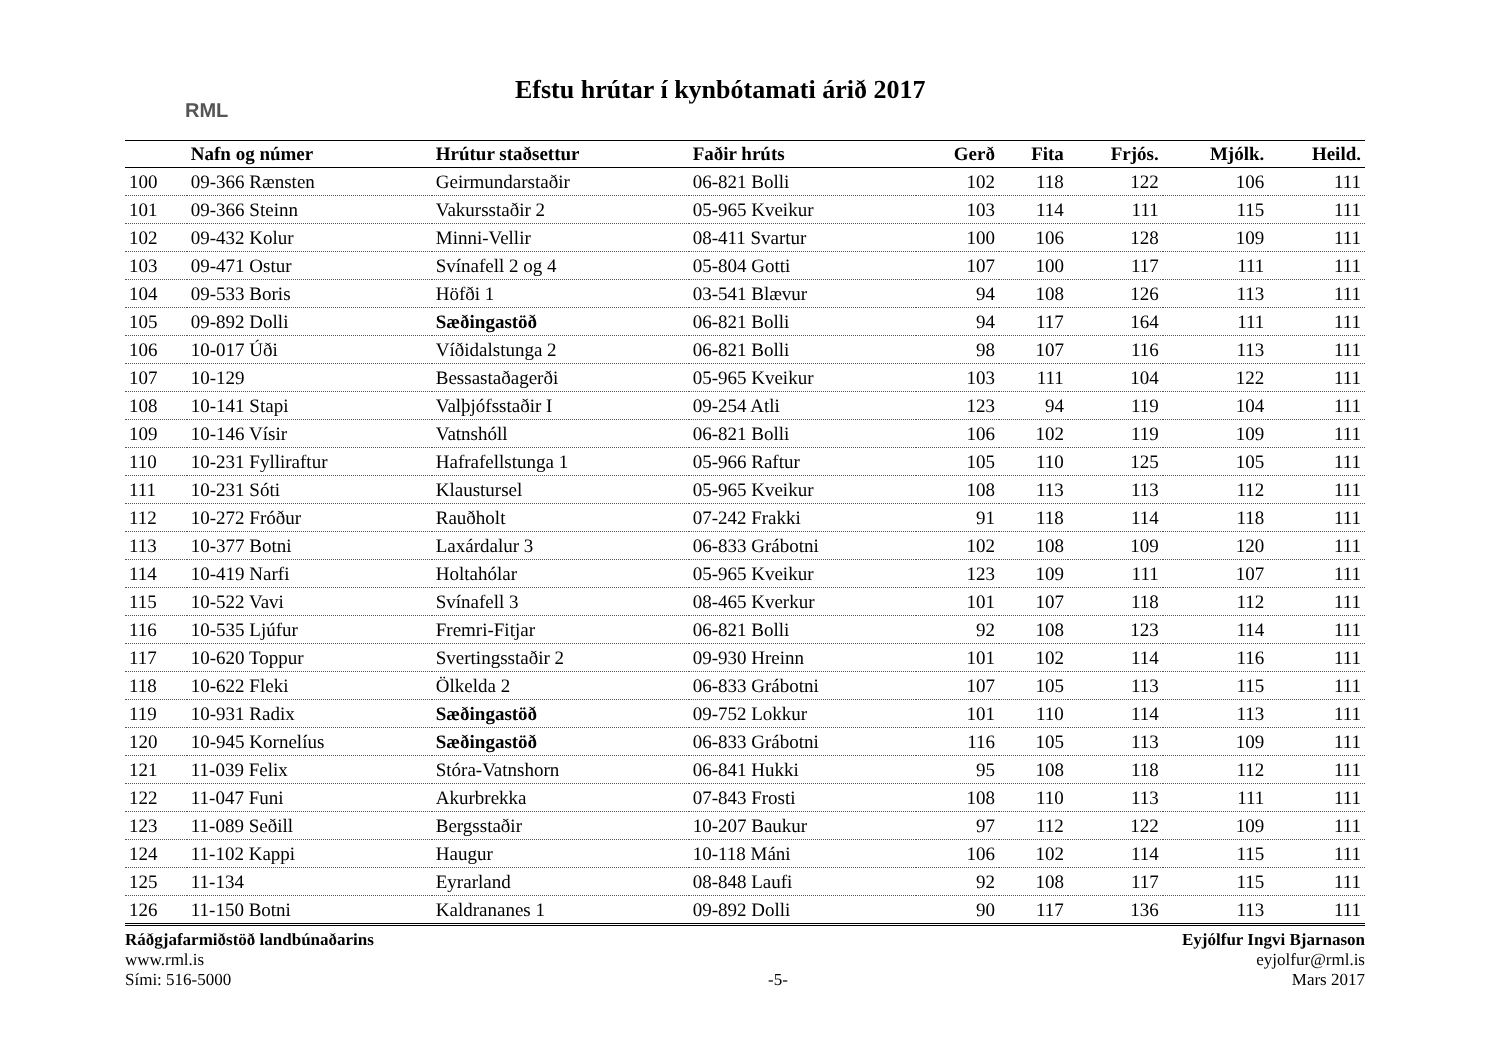RML
Efstu hrútar í kynbótamati árið 2017
| | Nafn og númer | Hrútur staðsettur | Faðir hrúts | Gerð | Fita | Frjós. | Mjólk. | Heild. |
| --- | --- | --- | --- | --- | --- | --- | --- | --- |
| 100 | 09-366 Rænsten | Geirmundarstaðir | 06-821 Bolli | 102 | 118 | 122 | 106 | 111 |
| 101 | 09-366 Steinn | Vakursstaðir 2 | 05-965 Kveikur | 103 | 114 | 111 | 115 | 111 |
| 102 | 09-432 Kolur | Minni-Vellir | 08-411 Svartur | 100 | 106 | 128 | 109 | 111 |
| 103 | 09-471 Ostur | Svínafell 2 og 4 | 05-804 Gotti | 107 | 100 | 117 | 111 | 111 |
| 104 | 09-533 Boris | Höfði 1 | 03-541 Blævur | 94 | 108 | 126 | 113 | 111 |
| 105 | 09-892 Dolli | Sæðingastöð | 06-821 Bolli | 94 | 117 | 164 | 111 | 111 |
| 106 | 10-017 Úði | Víðidalstunga 2 | 06-821 Bolli | 98 | 107 | 116 | 113 | 111 |
| 107 | 10-129 | Bessastaðagerði | 05-965 Kveikur | 103 | 111 | 104 | 122 | 111 |
| 108 | 10-141 Stapi | Valþjófsstaðir I | 09-254 Atli | 123 | 94 | 119 | 104 | 111 |
| 109 | 10-146 Vísir | Vatnshóll | 06-821 Bolli | 106 | 102 | 119 | 109 | 111 |
| 110 | 10-231 Fylliraftur | Hafrafellstunga 1 | 05-966 Raftur | 105 | 110 | 125 | 105 | 111 |
| 111 | 10-231 Sóti | Klaustursel | 05-965 Kveikur | 108 | 113 | 113 | 112 | 111 |
| 112 | 10-272 Fróður | Rauðholt | 07-242 Frakki | 91 | 118 | 114 | 118 | 111 |
| 113 | 10-377 Botni | Laxárdalur 3 | 06-833 Grábotni | 102 | 108 | 109 | 120 | 111 |
| 114 | 10-419 Narfi | Holtahólar | 05-965 Kveikur | 123 | 109 | 111 | 107 | 111 |
| 115 | 10-522 Vavi | Svínafell 3 | 08-465 Kverkur | 101 | 107 | 118 | 112 | 111 |
| 116 | 10-535 Ljúfur | Fremri-Fitjar | 06-821 Bolli | 92 | 108 | 123 | 114 | 111 |
| 117 | 10-620 Toppur | Svertingsstaðir 2 | 09-930 Hreinn | 101 | 102 | 114 | 116 | 111 |
| 118 | 10-622 Fleki | Ölkelda 2 | 06-833 Grábotni | 107 | 105 | 113 | 115 | 111 |
| 119 | 10-931 Radix | Sæðingastöð | 09-752 Lokkur | 101 | 110 | 114 | 113 | 111 |
| 120 | 10-945 Kornelíus | Sæðingastöð | 06-833 Grábotni | 116 | 105 | 113 | 109 | 111 |
| 121 | 11-039 Felix | Stóra-Vatnshorn | 06-841 Hukki | 95 | 108 | 118 | 112 | 111 |
| 122 | 11-047 Funi | Akurbrekka | 07-843 Frosti | 108 | 110 | 113 | 111 | 111 |
| 123 | 11-089 Seðill | Bergsstaðir | 10-207 Baukur | 97 | 112 | 122 | 109 | 111 |
| 124 | 11-102 Kappi | Haugur | 10-118 Máni | 106 | 102 | 114 | 115 | 111 |
| 125 | 11-134 | Eyrarland | 08-848 Laufi | 92 | 108 | 117 | 115 | 111 |
| 126 | 11-150 Botni | Kaldrananes 1 | 09-892 Dolli | 90 | 117 | 136 | 113 | 111 |
Ráðgjafarmiðstöð landbúnaðarins
www.rml.is
Sími: 516-5000
-5- Eyjólfur Ingvi Bjarnason
eyjolfur@rml.is
Mars 2017